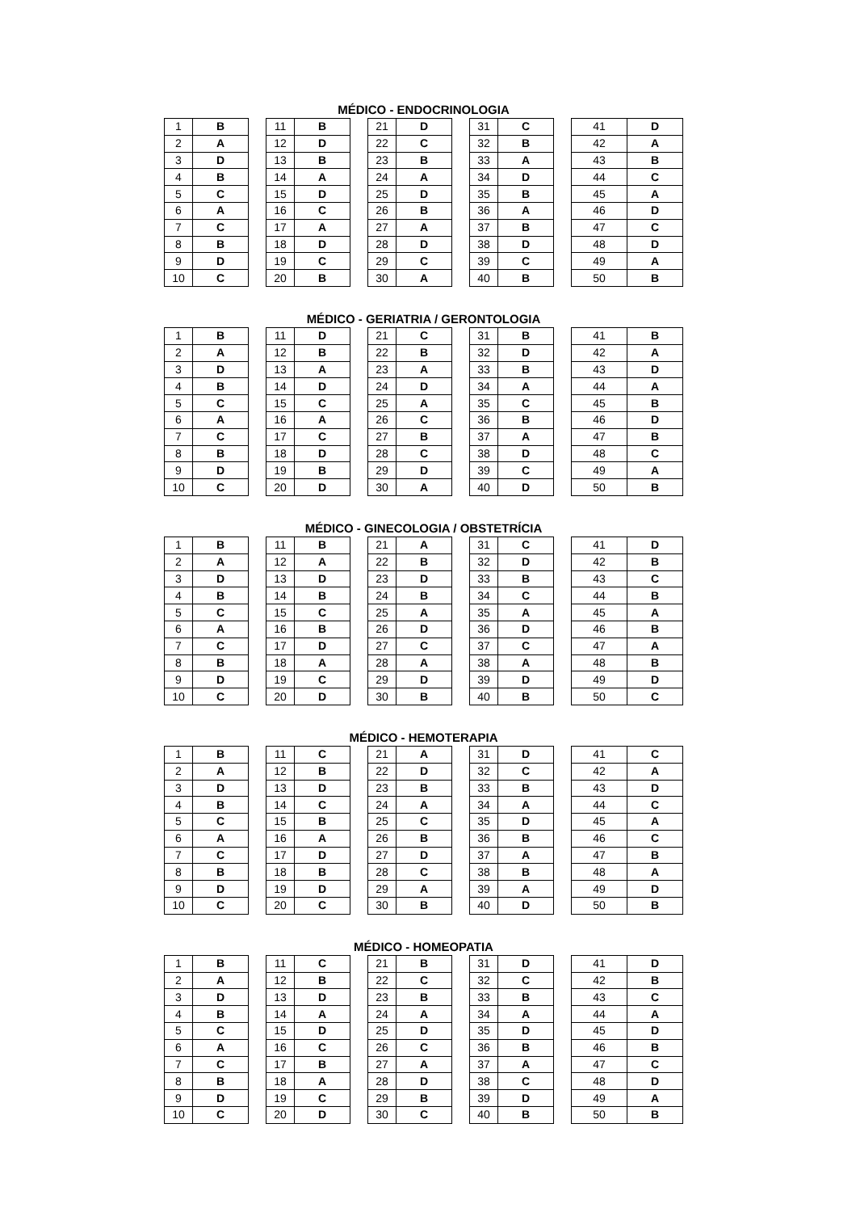MÉDICO - ENDOCRINOLOGIA
| 1 | B |
| 2 | A |
| 3 | D |
| 4 | B |
| 5 | C |
| 6 | A |
| 7 | C |
| 8 | B |
| 9 | D |
| 10 | C |
| 11 | B |
| 12 | D |
| 13 | B |
| 14 | A |
| 15 | D |
| 16 | C |
| 17 | A |
| 18 | D |
| 19 | C |
| 20 | B |
| 21 | D |
| 22 | C |
| 23 | B |
| 24 | A |
| 25 | D |
| 26 | B |
| 27 | A |
| 28 | D |
| 29 | C |
| 30 | A |
| 31 | C |
| 32 | B |
| 33 | A |
| 34 | D |
| 35 | B |
| 36 | A |
| 37 | B |
| 38 | D |
| 39 | C |
| 40 | B |
| 41 | D |
| 42 | A |
| 43 | B |
| 44 | C |
| 45 | A |
| 46 | D |
| 47 | C |
| 48 | D |
| 49 | A |
| 50 | B |
MÉDICO - GERIATRIA / GERONTOLOGIA
| 1 | B |
| 2 | A |
| 3 | D |
| 4 | B |
| 5 | C |
| 6 | A |
| 7 | C |
| 8 | B |
| 9 | D |
| 10 | C |
| 11 | D |
| 12 | B |
| 13 | A |
| 14 | D |
| 15 | C |
| 16 | A |
| 17 | C |
| 18 | D |
| 19 | B |
| 20 | D |
| 21 | C |
| 22 | B |
| 23 | A |
| 24 | D |
| 25 | A |
| 26 | C |
| 27 | B |
| 28 | C |
| 29 | D |
| 30 | A |
| 31 | B |
| 32 | D |
| 33 | B |
| 34 | A |
| 35 | C |
| 36 | B |
| 37 | A |
| 38 | D |
| 39 | C |
| 40 | D |
| 41 | B |
| 42 | A |
| 43 | D |
| 44 | A |
| 45 | B |
| 46 | D |
| 47 | B |
| 48 | C |
| 49 | A |
| 50 | B |
MÉDICO - GINECOLOGIA / OBSTETRÍCIA
| 1 | B |
| 2 | A |
| 3 | D |
| 4 | B |
| 5 | C |
| 6 | A |
| 7 | C |
| 8 | B |
| 9 | D |
| 10 | C |
| 11 | B |
| 12 | A |
| 13 | D |
| 14 | B |
| 15 | C |
| 16 | B |
| 17 | D |
| 18 | A |
| 19 | C |
| 20 | D |
| 21 | A |
| 22 | B |
| 23 | D |
| 24 | B |
| 25 | A |
| 26 | D |
| 27 | C |
| 28 | A |
| 29 | D |
| 30 | B |
| 31 | C |
| 32 | D |
| 33 | B |
| 34 | C |
| 35 | A |
| 36 | D |
| 37 | C |
| 38 | A |
| 39 | D |
| 40 | B |
| 41 | D |
| 42 | B |
| 43 | C |
| 44 | B |
| 45 | A |
| 46 | B |
| 47 | A |
| 48 | B |
| 49 | D |
| 50 | C |
MÉDICO - HEMOTERAPIA
| 1 | B |
| 2 | A |
| 3 | D |
| 4 | B |
| 5 | C |
| 6 | A |
| 7 | C |
| 8 | B |
| 9 | D |
| 10 | C |
| 11 | C |
| 12 | B |
| 13 | D |
| 14 | C |
| 15 | B |
| 16 | A |
| 17 | D |
| 18 | B |
| 19 | D |
| 20 | C |
| 21 | A |
| 22 | D |
| 23 | B |
| 24 | A |
| 25 | C |
| 26 | B |
| 27 | D |
| 28 | C |
| 29 | A |
| 30 | B |
| 31 | D |
| 32 | C |
| 33 | B |
| 34 | A |
| 35 | D |
| 36 | B |
| 37 | A |
| 38 | B |
| 39 | A |
| 40 | D |
| 41 | C |
| 42 | A |
| 43 | D |
| 44 | C |
| 45 | A |
| 46 | C |
| 47 | B |
| 48 | A |
| 49 | D |
| 50 | B |
MÉDICO - HOMEOPATIA
| 1 | B |
| 2 | A |
| 3 | D |
| 4 | B |
| 5 | C |
| 6 | A |
| 7 | C |
| 8 | B |
| 9 | D |
| 10 | C |
| 11 | C |
| 12 | B |
| 13 | D |
| 14 | A |
| 15 | D |
| 16 | C |
| 17 | B |
| 18 | A |
| 19 | C |
| 20 | D |
| 21 | B |
| 22 | C |
| 23 | B |
| 24 | A |
| 25 | D |
| 26 | C |
| 27 | A |
| 28 | D |
| 29 | B |
| 30 | C |
| 31 | D |
| 32 | C |
| 33 | B |
| 34 | A |
| 35 | D |
| 36 | B |
| 37 | A |
| 38 | C |
| 39 | D |
| 40 | B |
| 41 | D |
| 42 | B |
| 43 | C |
| 44 | A |
| 45 | D |
| 46 | B |
| 47 | C |
| 48 | D |
| 49 | A |
| 50 | B |